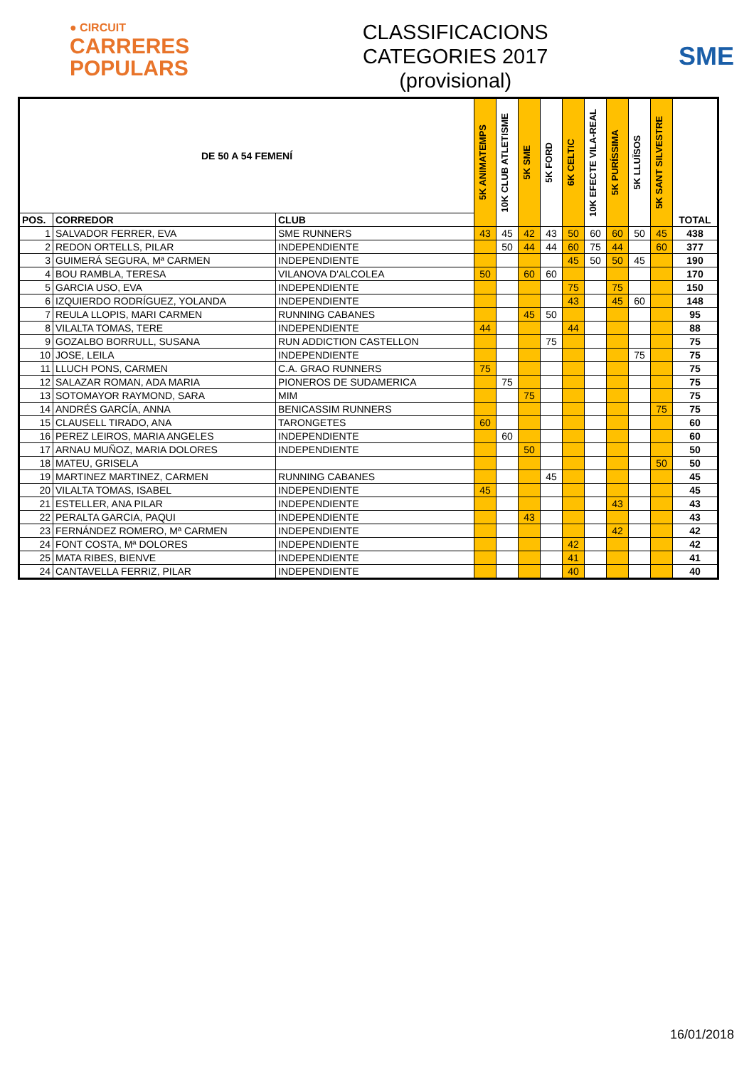● CIRCUIT
CARRERES
POPULARS
CLASSIFICACIONS
CATEGORIES 2017
(provisional)
SME
| DE 50 A 54 FEMENÍ | | | 5K ANIMATEMPS | 10K CLUB ATLETISME | 5K SME | 5K FORD | 6K CELTIC | 10K EFECTE VILA-REAL | 5K PURÍSSIMA | 5K LLUÏSOS | 5K SANT SILVESTRE | TOTAL |
| --- | --- | --- | --- | --- | --- | --- | --- | --- | --- | --- | --- | --- |
| POS. | CORREDOR | CLUB | | | | | | | | | | |
| 1 | SALVADOR FERRER, EVA | SME RUNNERS | 43 | 45 | 42 | 43 | 50 | 60 | 60 | 50 | 45 | 438 |
| 2 | REDON ORTELLS, PILAR | INDEPENDIENTE | | 50 | 44 | 44 | 60 | 75 | 44 | | 60 | 377 |
| 3 | GUIMERÁ SEGURA, Mª CARMEN | INDEPENDIENTE | | | | | 45 | 50 | 50 | 45 | | 190 |
| 4 | BOU RAMBLA, TERESA | VILANOVA D'ALCOLEA | 50 | | 60 | 60 | | | | | | 170 |
| 5 | GARCIA USO, EVA | INDEPENDIENTE | | | | | 75 | | 75 | | | 150 |
| 6 | IZQUIERDO RODRÍGUEZ, YOLANDA | INDEPENDIENTE | | | | | 43 | | 45 | 60 | | 148 |
| 7 | REULA LLOPIS, MARI CARMEN | RUNNING CABANES | | | 45 | 50 | | | | | | 95 |
| 8 | VILALTA TOMAS, TERE | INDEPENDIENTE | 44 | | | | 44 | | | | | 88 |
| 9 | GOZALBO BORRULL, SUSANA | RUN ADDICTION CASTELLON | | | | 75 | | | | | | 75 |
| 10 | JOSE, LEILA | INDEPENDIENTE | | | | | | | | 75 | | 75 |
| 11 | LLUCH PONS, CARMEN | C.A. GRAO RUNNERS | 75 | | | | | | | | | 75 |
| 12 | SALAZAR ROMAN, ADA MARIA | PIONEROS DE SUDAMERICA | | 75 | | | | | | | | 75 |
| 13 | SOTOMAYOR RAYMOND, SARA | MIM | | | 75 | | | | | | | 75 |
| 14 | ANDRÉS GARCÍA, ANNA | BENICASSIM RUNNERS | | | | | | | | | 75 | 75 |
| 15 | CLAUSELL TIRADO, ANA | TARONGETES | 60 | | | | | | | | | 60 |
| 16 | PEREZ LEIROS, MARIA ANGELES | INDEPENDIENTE | | 60 | | | | | | | | 60 |
| 17 | ARNAU MUÑOZ, MARIA DOLORES | INDEPENDIENTE | | | 50 | | | | | | | 50 |
| 18 | MATEU, GRISELA | | | | | | | | | | 50 | 50 |
| 19 | MARTINEZ MARTINEZ, CARMEN | RUNNING CABANES | | | | 45 | | | | | | 45 |
| 20 | VILALTA TOMAS, ISABEL | INDEPENDIENTE | 45 | | | | | | | | | 45 |
| 21 | ESTELLER, ANA PILAR | INDEPENDIENTE | | | | | | | 43 | | | 43 |
| 22 | PERALTA GARCIA, PAQUI | INDEPENDIENTE | | | 43 | | | | | | | 43 |
| 23 | FERNÁNDEZ ROMERO, Mª CARMEN | INDEPENDIENTE | | | | | | | 42 | | | 42 |
| 24 | FONT COSTA, Mª DOLORES | INDEPENDIENTE | | | | | 42 | | | | | 42 |
| 25 | MATA RIBES, BIENVE | INDEPENDIENTE | | | | | 41 | | | | | 41 |
| 24 | CANTAVELLA FERRIZ, PILAR | INDEPENDIENTE | | | | | 40 | | | | | 40 |
16/01/2018